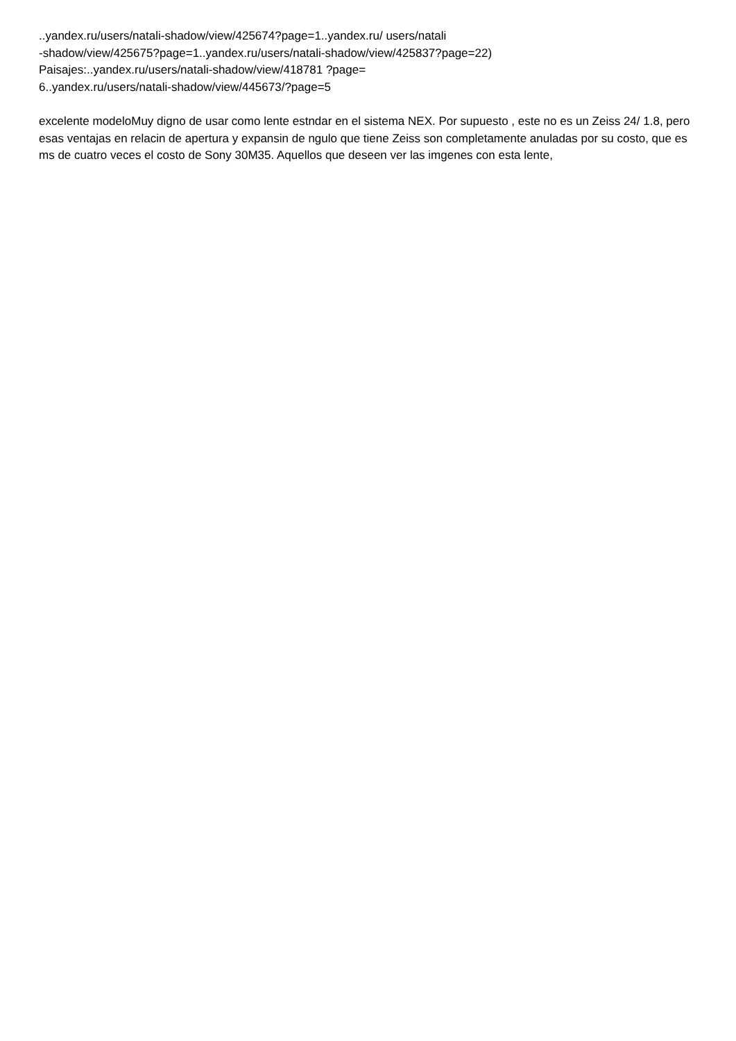..yandex.ru/users/natali-shadow/view/425674?page=1..yandex.ru/ users/natali
-shadow/view/425675?page=1..yandex.ru/users/natali-shadow/view/425837?page=22)
Paisajes:..yandex.ru/users/natali-shadow/view/418781 ?page=
6..yandex.ru/users/natali-shadow/view/445673/?page=5
excelente modeloMuy digno de usar como lente estndar en el sistema NEX. Por supuesto , este no es un Zeiss 24/ 1.8, pero esas ventajas en relacin de apertura y expansin de ngulo que tiene Zeiss son completamente anuladas por su costo, que es ms de cuatro veces el costo de Sony 30M35. Aquellos que deseen ver las imgenes con esta lente,